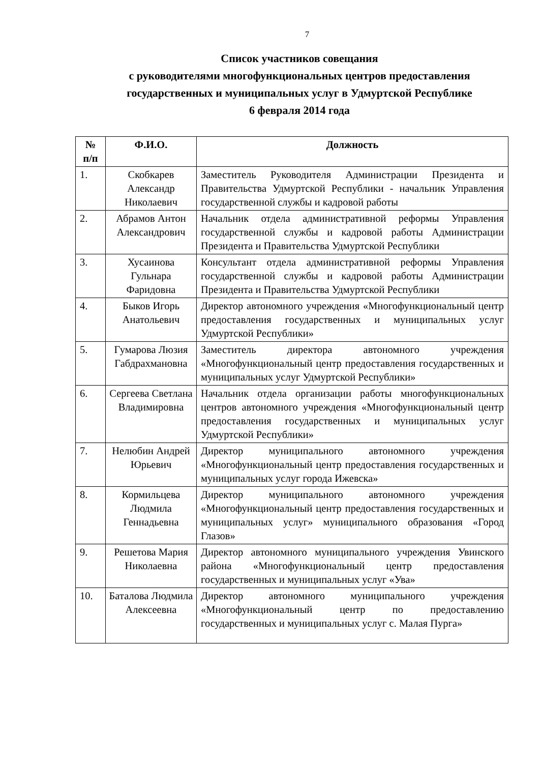7
Список участников совещания
с руководителями многофункциональных центров предоставления
государственных и муниципальных услуг в Удмуртской Республике
6 февраля 2014 года
| № п/п | Ф.И.О. | Должность |
| --- | --- | --- |
| 1. | Скобкарев Александр Николаевич | Заместитель Руководителя Администрации Президента и Правительства Удмуртской Республики - начальник Управления государственной службы и кадровой работы |
| 2. | Абрамов Антон Александрович | Начальник отдела административной реформы Управления государственной службы и кадровой работы Администрации Президента и Правительства Удмуртской Республики |
| 3. | Хусаинова Гульнара Фаридовна | Консультант отдела административной реформы Управления государственной службы и кадровой работы Администрации Президента и Правительства Удмуртской Республики |
| 4. | Быков Игорь Анатольевич | Директор автономного учреждения «Многофункциональный центр предоставления государственных и муниципальных услуг Удмуртской Республики» |
| 5. | Гумарова Люзия Габдрахмановна | Заместитель директора автономного учреждения «Многофункциональный центр предоставления государственных и муниципальных услуг Удмуртской Республики» |
| 6. | Сергеева Светлана Владимировна | Начальник отдела организации работы многофункциональных центров автономного учреждения «Многофункциональный центр предоставления государственных и муниципальных услуг Удмуртской Республики» |
| 7. | Нелюбин Андрей Юрьевич | Директор муниципального автономного учреждения «Многофункциональный центр предоставления государственных и муниципальных услуг города Ижевска» |
| 8. | Кормильцева Людмила Геннадьевна | Директор муниципального автономного учреждения «Многофункциональный центр предоставления государственных и муниципальных услуг» муниципального образования «Город Глазов» |
| 9. | Решетова Мария Николаевна | Директор автономного муниципального учреждения Увинского района «Многофункциональный центр предоставления государственных и муниципальных услуг «Ува» |
| 10. | Баталова Людмила Алексеевна | Директор автономного муниципального учреждения «Многофункциональный центр по предоставлению государственных и муниципальных услуг с. Малая Пурга» |